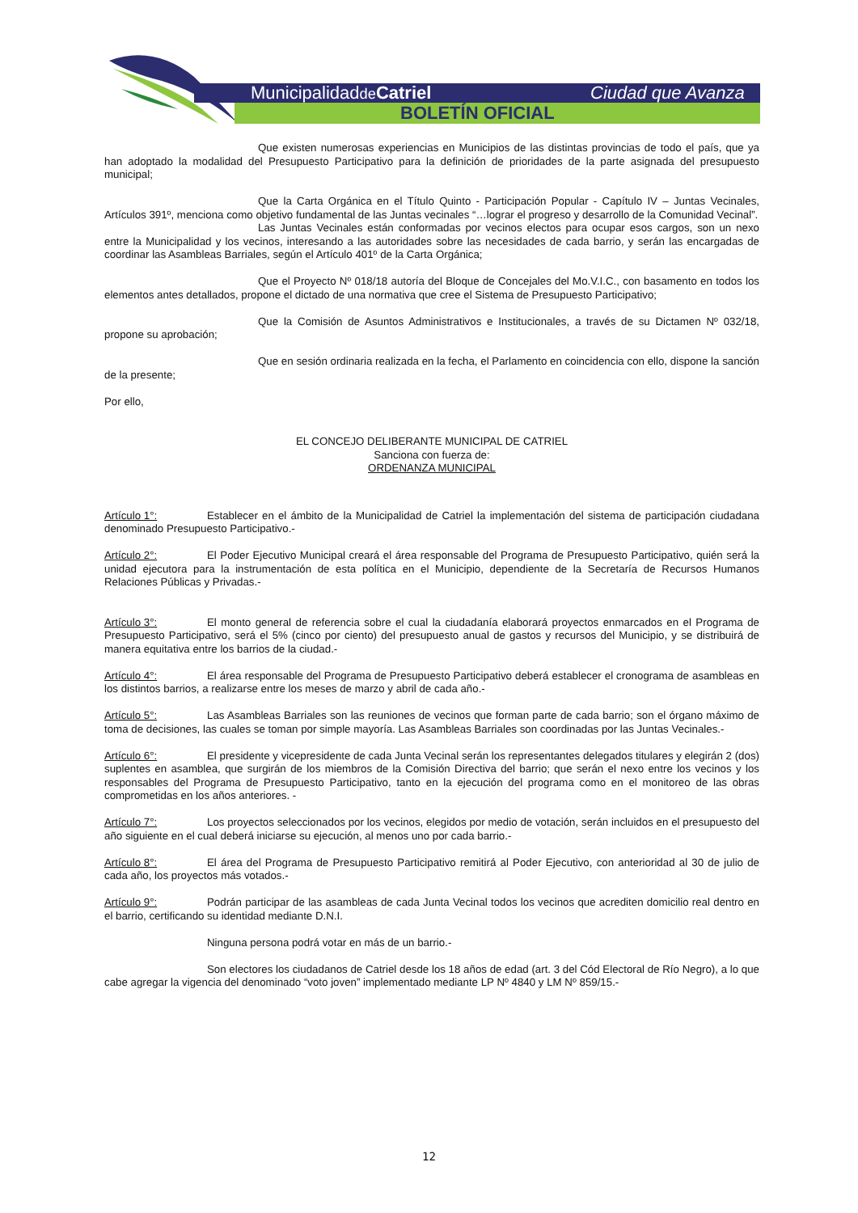Municipalidadde Catriel Ciudad que Avanza
BOLETÍN OFICIAL
Que existen numerosas experiencias en Municipios de las distintas provincias de todo el país, que ya han adoptado la modalidad del Presupuesto Participativo para la definición de prioridades de la parte asignada del presupuesto municipal;
Que la Carta Orgánica en el Título Quinto - Participación Popular - Capítulo IV – Juntas Vecinales, Artículos 391º, menciona como objetivo fundamental de las Juntas vecinales “…lograr el progreso y desarrollo de la Comunidad Vecinal”.
Las Juntas Vecinales están conformadas por vecinos electos para ocupar esos cargos, son un nexo entre la Municipalidad y los vecinos, interesando a las autoridades sobre las necesidades de cada barrio, y serán las encargadas de coordinar las Asambleas Barriales, según el Artículo 401º de la Carta Orgánica;
Que el Proyecto Nº 018/18 autoría del Bloque de Concejales del Mo.V.I.C., con basamento en todos los elementos antes detallados, propone el dictado de una normativa que cree el Sistema de Presupuesto Participativo;
Que la Comisión de Asuntos Administrativos e Institucionales, a través de su Dictamen Nº 032/18, propone su aprobación;
Que en sesión ordinaria realizada en la fecha, el Parlamento en coincidencia con ello, dispone la sanción de la presente;
Por ello,
EL CONCEJO DELIBERANTE MUNICIPAL DE CATRIEL
Sanciona con fuerza de:
ORDENANZA MUNICIPAL
Artículo 1°: Establecer en el ámbito de la Municipalidad de Catriel la implementación del sistema de participación ciudadana denominado Presupuesto Participativo.-
Artículo 2°: El Poder Ejecutivo Municipal creará el área responsable del Programa de Presupuesto Participativo, quién será la unidad ejecutora para la instrumentación de esta política en el Municipio, dependiente de la Secretaría de Recursos Humanos Relaciones Públicas y Privadas.-
Artículo 3°: El monto general de referencia sobre el cual la ciudadanía elaborará proyectos enmarcados en el Programa de Presupuesto Participativo, será el 5% (cinco por ciento) del presupuesto anual de gastos y recursos del Municipio, y se distribuirá de manera equitativa entre los barrios de la ciudad.-
Artículo 4°: El área responsable del Programa de Presupuesto Participativo deberá establecer el cronograma de asambleas en los distintos barrios, a realizarse entre los meses de marzo y abril de cada año.-
Artículo 5°: Las Asambleas Barriales son las reuniones de vecinos que forman parte de cada barrio; son el órgano máximo de toma de decisiones, las cuales se toman por simple mayoría. Las Asambleas Barriales son coordinadas por las Juntas Vecinales.-
Artículo 6°: El presidente y vicepresidente de cada Junta Vecinal serán los representantes delegados titulares y elegirán 2 (dos) suplentes en asamblea, que surgirán de los miembros de la Comisión Directiva del barrio; que serán el nexo entre los vecinos y los responsables del Programa de Presupuesto Participativo, tanto en la ejecución del programa como en el monitoreo de las obras comprometidas en los años anteriores. -
Artículo 7°: Los proyectos seleccionados por los vecinos, elegidos por medio de votación, serán incluidos en el presupuesto del año siguiente en el cual deberá iniciarse su ejecución, al menos uno por cada barrio.-
Artículo 8°: El área del Programa de Presupuesto Participativo remitirá al Poder Ejecutivo, con anterioridad al 30 de julio de cada año, los proyectos más votados.-
Artículo 9°: Podrán participar de las asambleas de cada Junta Vecinal todos los vecinos que acrediten domicilio real dentro en el barrio, certificando su identidad mediante D.N.I.
Ninguna persona podrá votar en más de un barrio.-
Son electores los ciudadanos de Catriel desde los 18 años de edad (art. 3 del Cód Electoral de Río Negro), a lo que cabe agregar la vigencia del denominado “voto joven” implementado mediante LP Nº 4840 y LM Nº 859/15.-
12